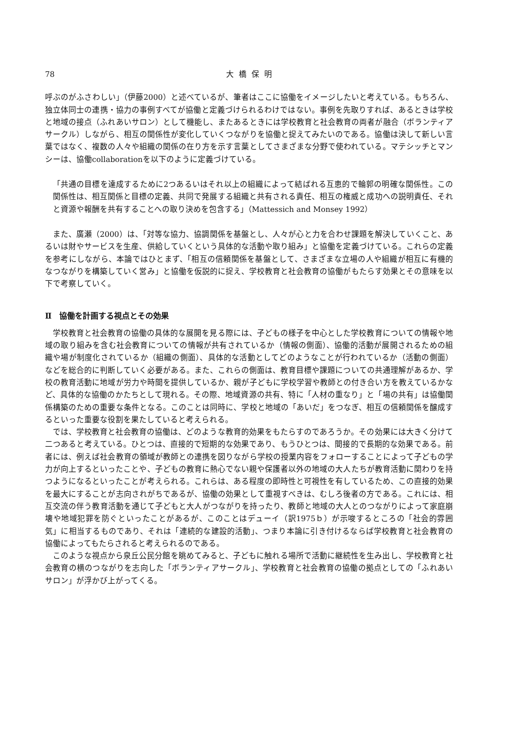78 大橋保明
呼ぶのがふさわしい」（伊藤2000）と述べているが、筆者はここに協働をイメージしたいと考えている。もちろん、独立体同士の連携・協力の事例すべてが協働と定義づけられるわけではない。事例を先取りすれば、あるときは学校と地域の接点（ふれあいサロン）として機能し、またあるときには学校教育と社会教育の両者が融合（ボランティアサークル）しながら、相互の関係性が変化していくつながりを協働と捉えてみたいのである。協働は決して新しい言葉ではなく、複数の人々や組織の関係の在り方を示す言葉としてさまざまな分野で使われている。マテシッチとマンシーは、協働collaborationを以下のように定義づけている。
「共通の目標を達成するために2つあるいはそれ以上の組織によって結ばれる互恵的で輪郭の明確な関係性。この関係性は、相互関係と目標の定義、共同で発展する組織と共有される責任、相互の権威と成功への説明責任、それと資源や報酬を共有することへの取り決めを包含する」（Mattessich and Monsey 1992）
また、廣瀬（2000）は、「対等な協力、協調関係を基盤とし、人々が心と力を合わせ課題を解決していくこと、あるいは財やサービスを生産、供給していくという具体的な活動や取り組み」と協働を定義づけている。これらの定義を参考にしながら、本論ではひとまず、「相互の信頼関係を基盤として、さまざまな立場の人や組織が相互に有機的なつながりを構築していく営み」と協働を仮説的に捉え、学校教育と社会教育の協働がもたらす効果とその意味を以下で考察していく。
Ⅱ　協働を計画する視点とその効果
学校教育と社会教育の協働の具体的な展開を見る際には、子どもの様子を中心とした学校教育についての情報や地域の取り組みを含む社会教育についての情報が共有されているか（情報の側面）、協働的活動が展開されるための組織や場が制度化されているか（組織の側面）、具体的な活動としてどのようなことが行われているか（活動の側面）などを総合的に判断していく必要がある。また、これらの側面は、教育目標や課題についての共通理解があるか、学校の教育活動に地域が労力や時間を提供しているか、親が子どもに学校学習や教師との付き合い方を教えているかなど、具体的な協働のかたちとして現れる。その際、地域資源の共有、特に「人材の重なり」と「場の共有」は協働関係構築のための重要な条件となる。このことは同時に、学校と地域の「あいだ」をつなぎ、相互の信頼関係を醸成するといった重要な役割を果たしていると考えられる。
では、学校教育と社会教育の協働は、どのような教育的効果をもたらすのであろうか。その効果には大きく分けて二つあると考えている。ひとつは、直接的で短期的な効果であり、もうひとつは、間接的で長期的な効果である。前者には、例えば社会教育の領域が教師との連携を図りながら学校の授業内容をフォローすることによって子どもの学力が向上するといったことや、子どもの教育に熱心でない親や保護者以外の地域の大人たちが教育活動に関わりを持つようになるといったことが考えられる。これらは、ある程度の即時性と可視性を有しているため、この直接的効果を最大にすることが志向されがちであるが、協働の効果として重視すべきは、むしろ後者の方である。これには、相互交流の伴う教育活動を通じて子どもと大人がつながりを持ったり、教師と地域の大人とのつながりによって家庭崩壊や地域犯罪を防ぐといったことがあるが、このことはデューイ（訳1975ｂ）が示唆するところの「社会的雰囲気」に相当するものであり、それは「連続的な建設的活動」、つまり本論に引き付けるならば学校教育と社会教育の協働によってもたらされると考えられるのである。
このような視点から泉丘公民分館を眺めてみると、子どもに触れる場所で活動に継続性を生み出し、学校教育と社会教育の横のつながりを志向した「ボランティアサークル」、学校教育と社会教育の協働の拠点としての「ふれあいサロン」が浮かび上がってくる。